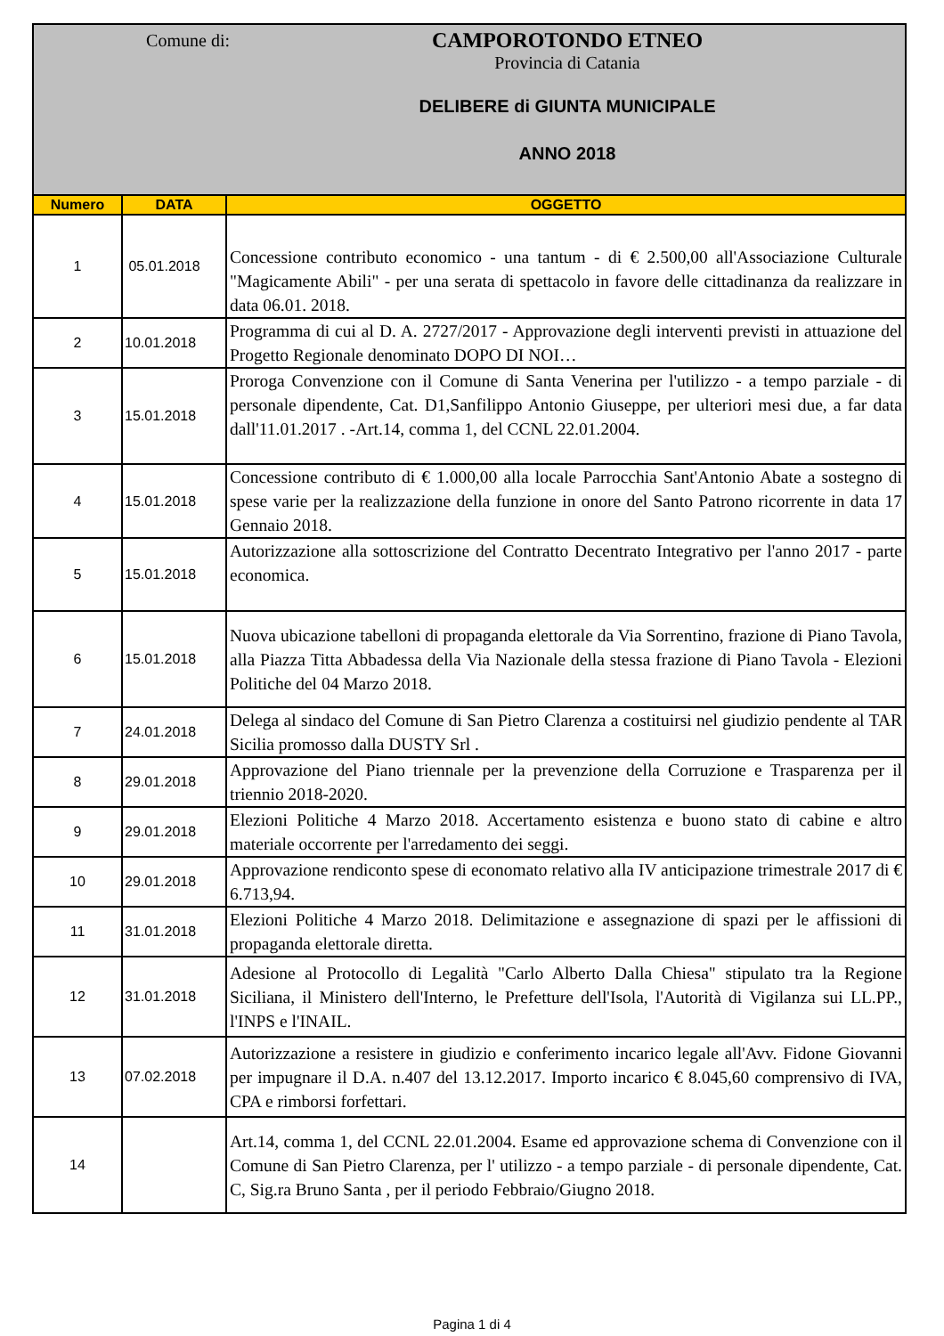Comune di:
CAMPOROTONDO ETNEO
Provincia di Catania
DELIBERE di GIUNTA MUNICIPALE
ANNO 2018
| Numero | DATA | OGGETTO |
| --- | --- | --- |
| 1 | 05.01.2018 | Concessione contributo economico - una tantum - di € 2.500,00 all'Associazione Culturale "Magicamente Abili" - per una serata di spettacolo in favore delle cittadinanza da realizzare in data 06.01. 2018. |
| 2 | 10.01.2018 | Programma di cui al D. A. 2727/2017 - Approvazione degli interventi previsti in attuazione del Progetto Regionale denominato DOPO DI NOI… |
| 3 | 15.01.2018 | Proroga Convenzione con il Comune di Santa Venerina per l'utilizzo - a tempo parziale - di personale dipendente, Cat. D1,Sanfilippo Antonio Giuseppe, per ulteriori mesi due, a far data dall'11.01.2017 . -Art.14, comma 1, del CCNL 22.01.2004. |
| 4 | 15.01.2018 | Concessione contributo di € 1.000,00 alla locale Parrocchia Sant'Antonio Abate a sostegno di spese varie per la realizzazione della funzione in onore del Santo Patrono ricorrente in data 17 Gennaio 2018. |
| 5 | 15.01.2018 | Autorizzazione alla sottoscrizione del Contratto Decentrato Integrativo per l'anno 2017 - parte economica. |
| 6 | 15.01.2018 | Nuova ubicazione tabelloni di propaganda elettorale da Via Sorrentino, frazione di Piano Tavola, alla Piazza Titta Abbadessa della Via Nazionale della stessa frazione di Piano Tavola - Elezioni Politiche del 04 Marzo 2018. |
| 7 | 24.01.2018 | Delega al sindaco del Comune di San Pietro Clarenza a costituirsi nel giudizio pendente al TAR Sicilia promosso dalla DUSTY Srl . |
| 8 | 29.01.2018 | Approvazione del Piano triennale per la prevenzione della Corruzione e Trasparenza per il triennio 2018-2020. |
| 9 | 29.01.2018 | Elezioni Politiche 4 Marzo 2018. Accertamento esistenza e buono stato di cabine e altro materiale occorrente per l'arredamento dei seggi. |
| 10 | 29.01.2018 | Approvazione rendiconto spese di economato relativo alla IV anticipazione trimestrale 2017 di € 6.713,94. |
| 11 | 31.01.2018 | Elezioni Politiche 4 Marzo 2018. Delimitazione e assegnazione di spazi per le affissioni di propaganda elettorale diretta. |
| 12 | 31.01.2018 | Adesione al Protocollo di Legalità "Carlo Alberto Dalla Chiesa" stipulato tra la Regione Siciliana, il Ministero dell'Interno, le Prefetture dell'Isola, l'Autorità di Vigilanza sui LL.PP., l'INPS e l'INAIL. |
| 13 | 07.02.2018 | Autorizzazione a resistere in giudizio e conferimento incarico legale all'Avv. Fidone Giovanni per impugnare il D.A. n.407 del 13.12.2017. Importo incarico € 8.045,60 comprensivo di IVA, CPA e rimborsi forfettari. |
| 14 | | Art.14, comma 1, del CCNL 22.01.2004. Esame ed approvazione schema di Convenzione con il Comune di San Pietro Clarenza, per l' utilizzo - a tempo parziale - di personale dipendente, Cat. C, Sig.ra Bruno Santa , per il periodo Febbraio/Giugno 2018. |
Pagina 1 di 4